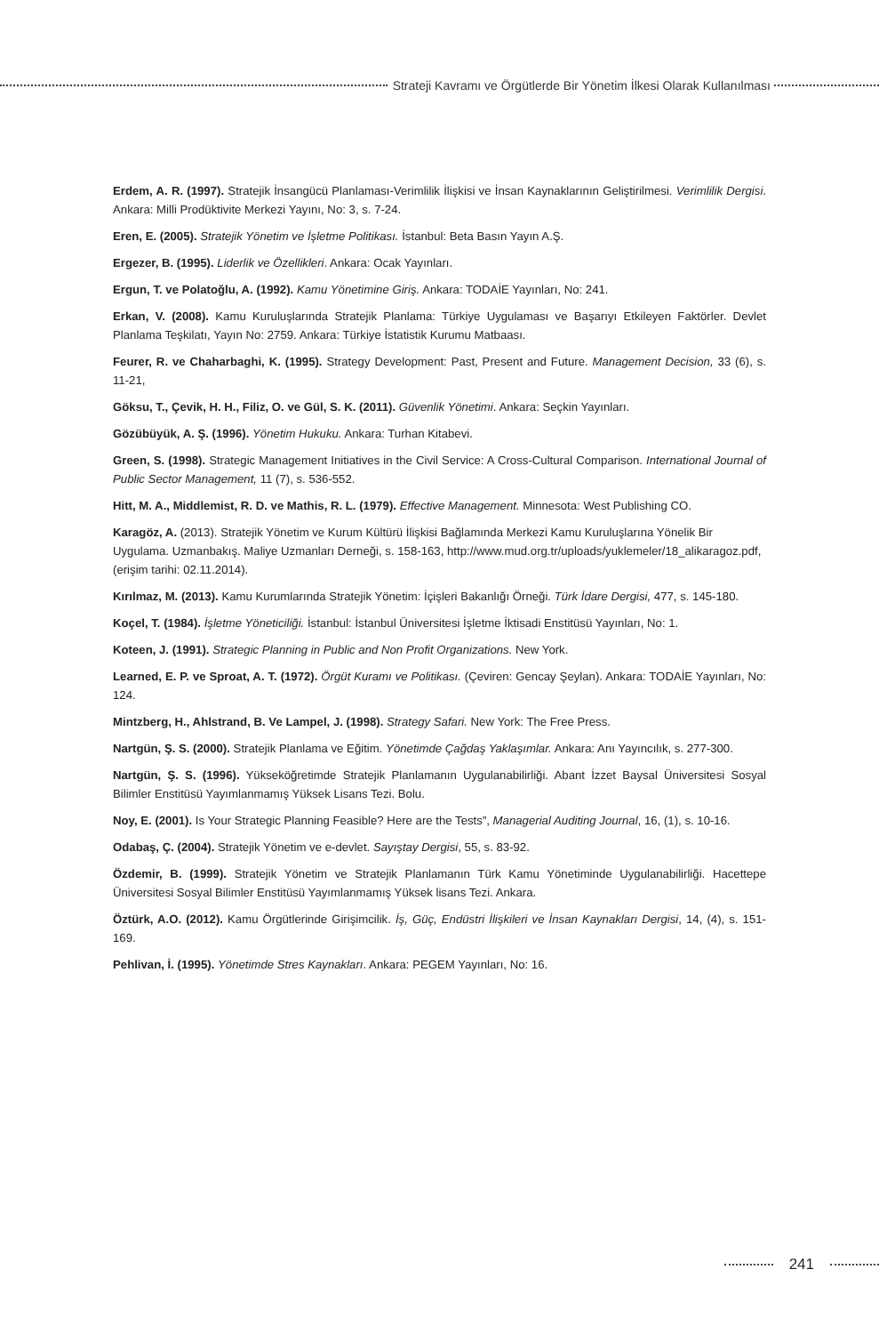Strateji Kavramı ve Örgütlerde Bir Yönetim İlkesi Olarak Kullanılması
Erdem, A. R. (1997). Stratejik İnsangücü Planlaması-Verimlilik İlişkisi ve İnsan Kaynaklarının Geliştirilmesi. Verimlilik Dergisi. Ankara: Milli Prodüktivite Merkezi Yayını, No: 3, s. 7-24.
Eren, E. (2005). Stratejik Yönetim ve İşletme Politikası. İstanbul: Beta Basın Yayın A.Ş.
Ergezer, B. (1995). Liderlik ve Özellikleri. Ankara: Ocak Yayınları.
Ergun, T. ve Polatoğlu, A. (1992). Kamu Yönetimine Giriş. Ankara: TODAİE Yayınları, No: 241.
Erkan, V. (2008). Kamu Kuruluşlarında Stratejik Planlama: Türkiye Uygulaması ve Başarıyı Etkileyen Faktörler. Devlet Planlama Teşkilatı, Yayın No: 2759. Ankara: Türkiye İstatistik Kurumu Matbaası.
Feurer, R. ve Chaharbaghi, K. (1995). Strategy Development: Past, Present and Future. Management Decision, 33 (6), s. 11-21,
Göksu, T., Çevik, H. H., Filiz, O. ve Gül, S. K. (2011). Güvenlik Yönetimi. Ankara: Seçkin Yayınları.
Gözübüyük, A. Ş. (1996). Yönetim Hukuku. Ankara: Turhan Kitabevi.
Green, S. (1998). Strategic Management Initiatives in the Civil Service: A Cross-Cultural Comparison. International Journal of Public Sector Management, 11 (7), s. 536-552.
Hitt, M. A., Middlemist, R. D. ve Mathis, R. L. (1979). Effective Management. Minnesota: West Publishing CO.
Karagöz, A. (2013). Stratejik Yönetim ve Kurum Kültürü İlişkisi Bağlamında Merkezi Kamu Kuruluşlarına Yönelik Bir Uygulama. Uzmanbakış. Maliye Uzmanları Derneği, s. 158-163, http://www.mud.org.tr/uploads/yuklemeler/18_alikaragoz.pdf, (erişim tarihi: 02.11.2014).
Kırılmaz, M. (2013). Kamu Kurumlarında Stratejik Yönetim: İçişleri Bakanlığı Örneği. Türk İdare Dergisi, 477, s. 145-180.
Koçel, T. (1984). İşletme Yöneticiliği. İstanbul: İstanbul Üniversitesi İşletme İktisadi Enstitüsü Yayınları, No: 1.
Koteen, J. (1991). Strategic Planning in Public and Non Profit Organizations. New York.
Learned, E. P. ve Sproat, A. T. (1972). Örgüt Kuramı ve Politikası. (Çeviren: Gencay Şeylan). Ankara: TODAİE Yayınları, No: 124.
Mintzberg, H., Ahlstrand, B. Ve Lampel, J. (1998). Strategy Safari. New York: The Free Press.
Nartgün, Ş. S. (2000). Stratejik Planlama ve Eğitim. Yönetimde Çağdaş Yaklaşımlar. Ankara: Anı Yayıncılık, s. 277-300.
Nartgün, Ş. S. (1996). Yükseköğretimde Stratejik Planlamanın Uygulanabilirliği. Abant İzzet Baysal Üniversitesi Sosyal Bilimler Enstitüsü Yayımlanmamış Yüksek Lisans Tezi. Bolu.
Noy, E. (2001). Is Your Strategic Planning Feasible? Here are the Tests”, Managerial Auditing Journal, 16, (1), s. 10-16.
Odabaş, Ç. (2004). Stratejik Yönetim ve e-devlet. Sayıştay Dergisi, 55, s. 83-92.
Özdemir, B. (1999). Stratejik Yönetim ve Stratejik Planlamanın Türk Kamu Yönetiminde Uygulanabilirliği. Hacettepe Üniversitesi Sosyal Bilimler Enstitüsü Yayımlanmamış Yüksek lisans Tezi. Ankara.
Öztürk, A.O. (2012). Kamu Örgütlerinde Girişimcilik. İş, Güç, Endüstri İlişkileri ve İnsan Kaynakları Dergisi, 14, (4), s. 151-169.
Pehlivan, İ. (1995). Yönetimde Stres Kaynakları. Ankara: PEGEM Yayınları, No: 16.
241